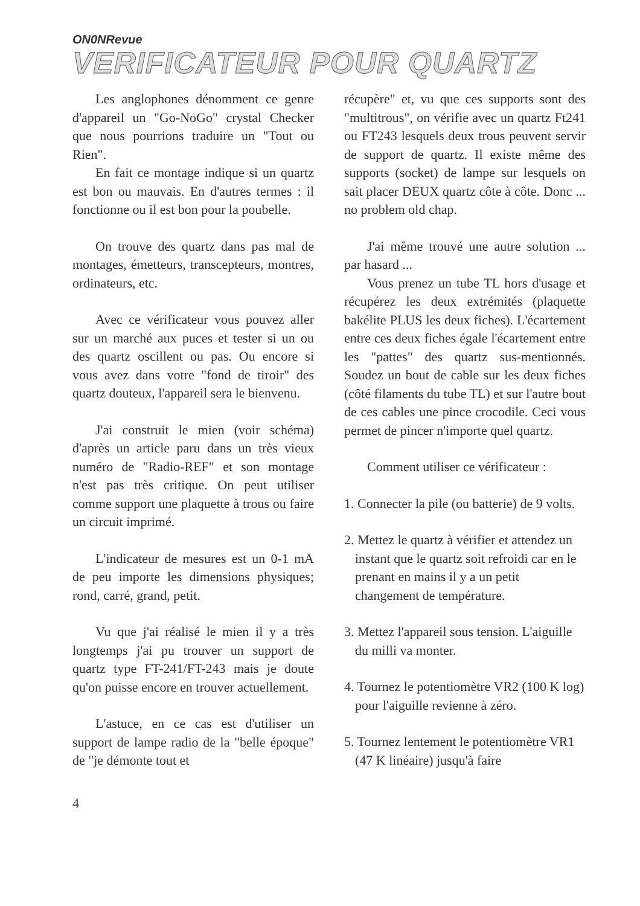ON0NRevue
VERIFICATEUR POUR QUARTZ
Les anglophones dénomment ce genre d'appareil un "Go-NoGo" crystal Checker que nous pourrions traduire un "Tout ou Rien".
En fait ce montage indique si un quartz est bon ou mauvais. En d'autres termes : il fonctionne ou il est bon pour la poubelle.
On trouve des quartz dans pas mal de montages, émetteurs, transcepteurs, montres, ordinateurs, etc.
Avec ce vérificateur vous pouvez aller sur un marché aux puces et tester si un ou des quartz oscillent ou pas. Ou encore si vous avez dans votre "fond de tiroir" des quartz douteux, l'appareil sera le bienvenu.
J'ai construit le mien (voir schéma) d'après un article paru dans un très vieux numéro de "Radio-REF" et son montage n'est pas très critique. On peut utiliser comme support une plaquette à trous ou faire un circuit imprimé.
L'indicateur de mesures est un 0-1 mA de peu importe les dimensions physiques; rond, carré, grand, petit.
Vu que j'ai réalisé le mien il y a très longtemps j'ai pu trouver un support de quartz type FT-241/FT-243 mais je doute qu'on puisse encore en trouver actuellement.
L'astuce, en ce cas est d'utiliser un support de lampe radio de la "belle époque" de "je démonte tout et
récupère" et, vu que ces supports sont des "multitrous", on vérifie avec un quartz Ft241 ou FT243 lesquels deux trous peuvent servir de support de quartz. Il existe même des supports (socket) de lampe sur lesquels on sait placer DEUX quartz côte à côte. Donc ... no problem old chap.
J'ai même trouvé une autre solution ... par hasard ...
Vous prenez un tube TL hors d'usage et récupérez les deux extrémités (plaquette bakélite PLUS les deux fiches). L'écartement entre ces deux fiches égale l'écartement entre les "pattes" des quartz sus-mentionnés. Soudez un bout de cable sur les deux fiches (côté filaments du tube TL) et sur l'autre bout de ces cables une pince crocodile. Ceci vous permet de pincer n'importe quel quartz.
Comment utiliser ce vérificateur :
1. Connecter la pile (ou batterie) de 9 volts.
2. Mettez le quartz à vérifier et attendez un instant que le quartz soit refroidi car en le prenant en mains il y a un petit changement de température.
3. Mettez l'appareil sous tension. L'aiguille du milli va monter.
4. Tournez le potentiomètre VR2 (100 K log) pour l'aiguille revienne à zéro.
5. Tournez lentement le potentiomètre VR1 (47 K linéaire) jusqu'à faire
4